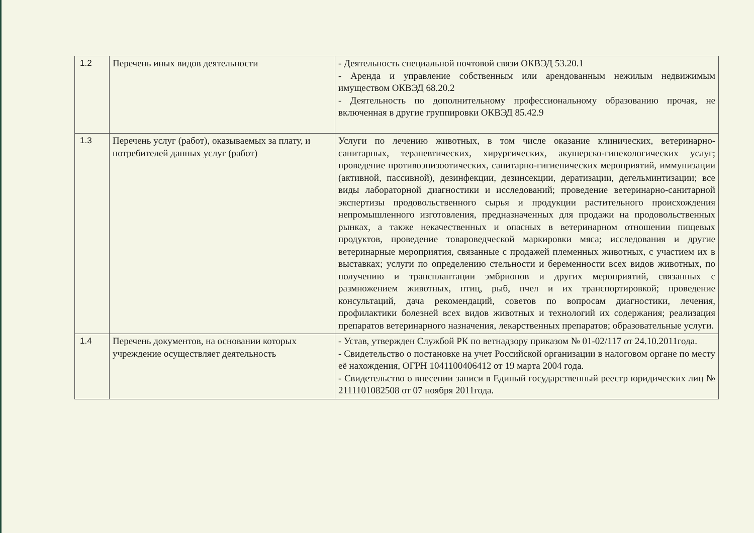| 1.2 | Перечень иных видов деятельности | - Деятельность специальной почтовой связи ОКВЭД 53.20.1 - Аренда и управление собственным или арендованным нежилым недвижимым имуществом ОКВЭД 68.20.2 - Деятельность по дополнительному профессиональному образованию прочая, не включенная в другие группировки ОКВЭД 85.42.9 |
| 1.3 | Перечень услуг (работ), оказываемых за плату, и потребителей данных услуг (работ) | Услуги по лечению животных, в том числе оказание клинических, ветеринарно-санитарных, терапевтических, хирургических, акушерско-гинекологических услуг; проведение противоэпизоотических, санитарно-гигиенических мероприятий, иммунизации (активной, пассивной), дезинфекции, дезинсекции, дератизации, дегельминтизации; все виды лабораторной диагностики и исследований; проведение ветеринарно-санитарной экспертизы продовольственного сырья и продукции растительного происхождения непромышленного изготовления, предназначенных для продажи на продовольственных рынках, а также некачественных и опасных в ветеринарном отношении пищевых продуктов, проведение товароведческой маркировки мяса; исследования и другие ветеринарные мероприятия, связанные с продажей племенных животных, с участием их в выставках; услуги по определению стельности и беременности всех видов животных, по получению и трансплантации эмбрионов и других мероприятий, связанных с размножением животных, птиц, рыб, пчел и их транспортировкой; проведение консультаций, дача рекомендаций, советов по вопросам диагностики, лечения, профилактики болезней всех видов животных и технологий их содержания; реализация препаратов ветеринарного назначения, лекарственных препаратов; образовательные услуги. |
| 1.4 | Перечень документов, на основании которых учреждение осуществляет деятельность | - Устав, утвержден Службой РК по ветнадзору приказом № 01-02/117 от 24.10.2011года. - Свидетельство о постановке на учет Российской организации в налоговом органе по месту её нахождения, ОГРН 1041100406412 от 19 марта 2004 года. - Свидетельство о внесении записи в Единый государственный реестр юридических лиц № 2111101082508 от 07 ноября 2011года. |